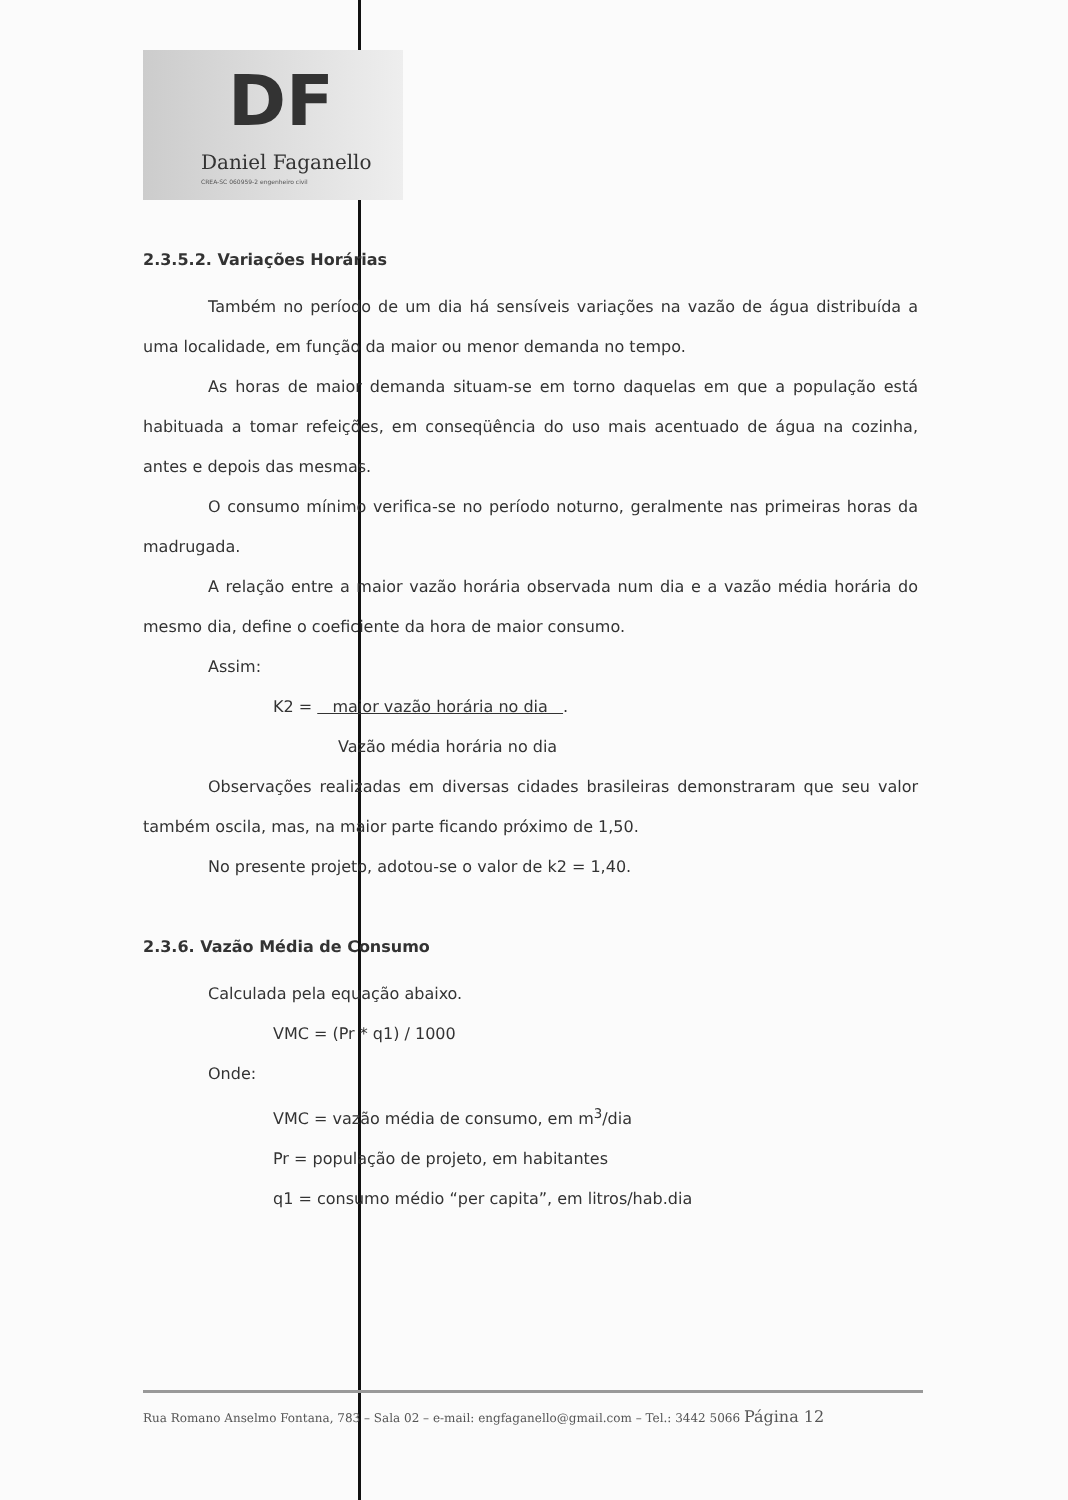DF
Daniel Faganello
CREA-SC 060959-2 engenheiro civil
2.3.5.2. Variações Horárias
Também no período de um dia há sensíveis variações na vazão de água distribuída a uma localidade, em função da maior ou menor demanda no tempo.
As horas de maior demanda situam-se em torno daquelas em que a população está habituada a tomar refeições, em conseqüência do uso mais acentuado de água na cozinha, antes e depois das mesmas.
O consumo mínimo verifica-se no período noturno, geralmente nas primeiras horas da madrugada.
A relação entre a maior vazão horária observada num dia e a vazão média horária do mesmo dia, define o coeficiente da hora de maior consumo.
Assim:
K2 = maior vazão horária no dia .
Vazão média horária no dia
Observações realizadas em diversas cidades brasileiras demonstraram que seu valor também oscila, mas, na maior parte ficando próximo de 1,50.
No presente projeto, adotou-se o valor de k2 = 1,40.
2.3.6. Vazão Média de Consumo
Calculada pela equação abaixo.
VMC = (Pr * q1) / 1000
Onde:
VMC = vazão média de consumo, em m<sup>3</sup>/dia
Pr = população de projeto, em habitantes
q1 = consumo médio “per capita”, em litros/hab.dia
Rua Romano Anselmo Fontana, 783 – Sala 02 – e-mail: engfaganello@gmail.com – Tel.: 3442 5066 Página 12